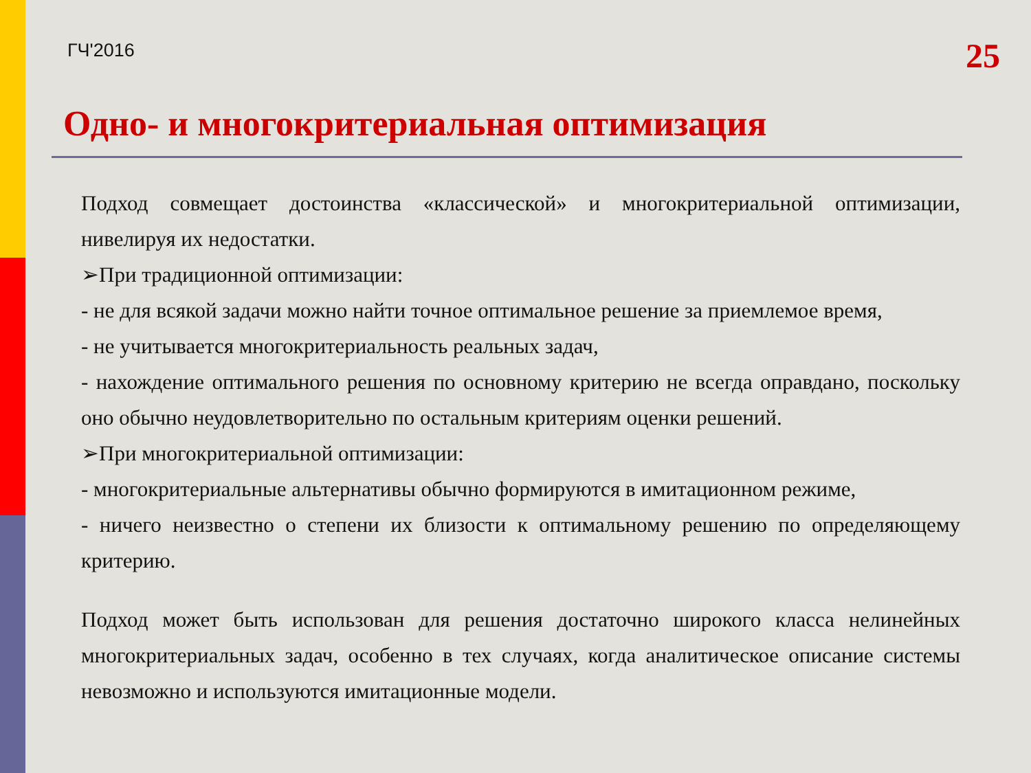ГЧ'2016 25
Одно- и многокритериальная оптимизация
Подход совмещает достоинства «классической» и многокритериальной оптимизации, нивелируя их недостатки.
➢При традиционной оптимизации:
- не для всякой задачи можно найти точное оптимальное решение за приемлемое время,
- не учитывается многокритериальность реальных задач,
- нахождение оптимального решения по основному критерию не всегда оправдано, поскольку оно обычно неудовлетворительно по остальным критериям оценки решений.
➢При многокритериальной оптимизации:
- многокритериальные альтернативы обычно формируются в имитационном режиме,
- ничего неизвестно о степени их близости к оптимальному решению по определяющему критерию.
Подход может быть использован для решения достаточно широкого класса нелинейных многокритериальных задач, особенно в тех случаях, когда аналитическое описание системы невозможно и используются имитационные модели.